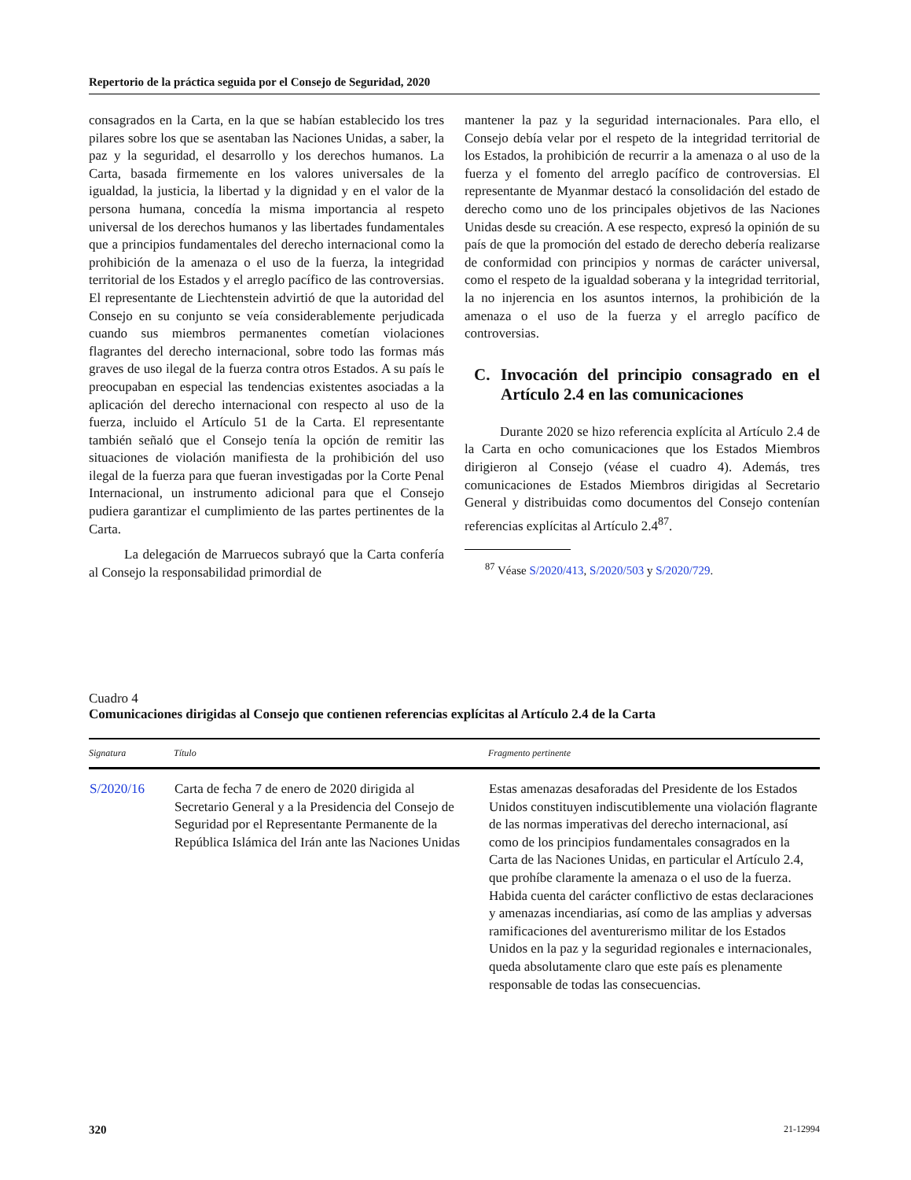Repertorio de la práctica seguida por el Consejo de Seguridad, 2020
consagrados en la Carta, en la que se habían establecido los tres pilares sobre los que se asentaban las Naciones Unidas, a saber, la paz y la seguridad, el desarrollo y los derechos humanos. La Carta, basada firmemente en los valores universales de la igualdad, la justicia, la libertad y la dignidad y en el valor de la persona humana, concedía la misma importancia al respeto universal de los derechos humanos y las libertades fundamentales que a principios fundamentales del derecho internacional como la prohibición de la amenaza o el uso de la fuerza, la integridad territorial de los Estados y el arreglo pacífico de las controversias. El representante de Liechtenstein advirtió de que la autoridad del Consejo en su conjunto se veía considerablemente perjudicada cuando sus miembros permanentes cometían violaciones flagrantes del derecho internacional, sobre todo las formas más graves de uso ilegal de la fuerza contra otros Estados. A su país le preocupaban en especial las tendencias existentes asociadas a la aplicación del derecho internacional con respecto al uso de la fuerza, incluido el Artículo 51 de la Carta. El representante también señaló que el Consejo tenía la opción de remitir las situaciones de violación manifiesta de la prohibición del uso ilegal de la fuerza para que fueran investigadas por la Corte Penal Internacional, un instrumento adicional para que el Consejo pudiera garantizar el cumplimiento de las partes pertinentes de la Carta.
La delegación de Marruecos subrayó que la Carta confería al Consejo la responsabilidad primordial de
mantener la paz y la seguridad internacionales. Para ello, el Consejo debía velar por el respeto de la integridad territorial de los Estados, la prohibición de recurrir a la amenaza o al uso de la fuerza y el fomento del arreglo pacífico de controversias. El representante de Myanmar destacó la consolidación del estado de derecho como uno de los principales objetivos de las Naciones Unidas desde su creación. A ese respecto, expresó la opinión de su país de que la promoción del estado de derecho debería realizarse de conformidad con principios y normas de carácter universal, como el respeto de la igualdad soberana y la integridad territorial, la no injerencia en los asuntos internos, la prohibición de la amenaza o el uso de la fuerza y el arreglo pacífico de controversias.
C. Invocación del principio consagrado en el Artículo 2.4 en las comunicaciones
Durante 2020 se hizo referencia explícita al Artículo 2.4 de la Carta en ocho comunicaciones que los Estados Miembros dirigieron al Consejo (véase el cuadro 4). Además, tres comunicaciones de Estados Miembros dirigidas al Secretario General y distribuidas como documentos del Consejo contenían referencias explícitas al Artículo 2.4<sup>87</sup>.
<sup>87</sup> Véase S/2020/413, S/2020/503 y S/2020/729.
Cuadro 4
Comunicaciones dirigidas al Consejo que contienen referencias explícitas al Artículo 2.4 de la Carta
| Signatura | Título | Fragmento pertinente |
| --- | --- | --- |
| S/2020/16 | Carta de fecha 7 de enero de 2020 dirigida al Secretario General y a la Presidencia del Consejo de Seguridad por el Representante Permanente de la República Islámica del Irán ante las Naciones Unidas | Estas amenazas desaforadas del Presidente de los Estados Unidos constituyen indiscutiblemente una violación flagrante de las normas imperativas del derecho internacional, así como de los principios fundamentales consagrados en la Carta de las Naciones Unidas, en particular el Artículo 2.4, que prohíbe claramente la amenaza o el uso de la fuerza. Habida cuenta del carácter conflictivo de estas declaraciones y amenazas incendiarias, así como de las amplias y adversas ramificaciones del aventurerismo militar de los Estados Unidos en la paz y la seguridad regionales e internacionales, queda absolutamente claro que este país es plenamente responsable de todas las consecuencias. |
320 21-12994